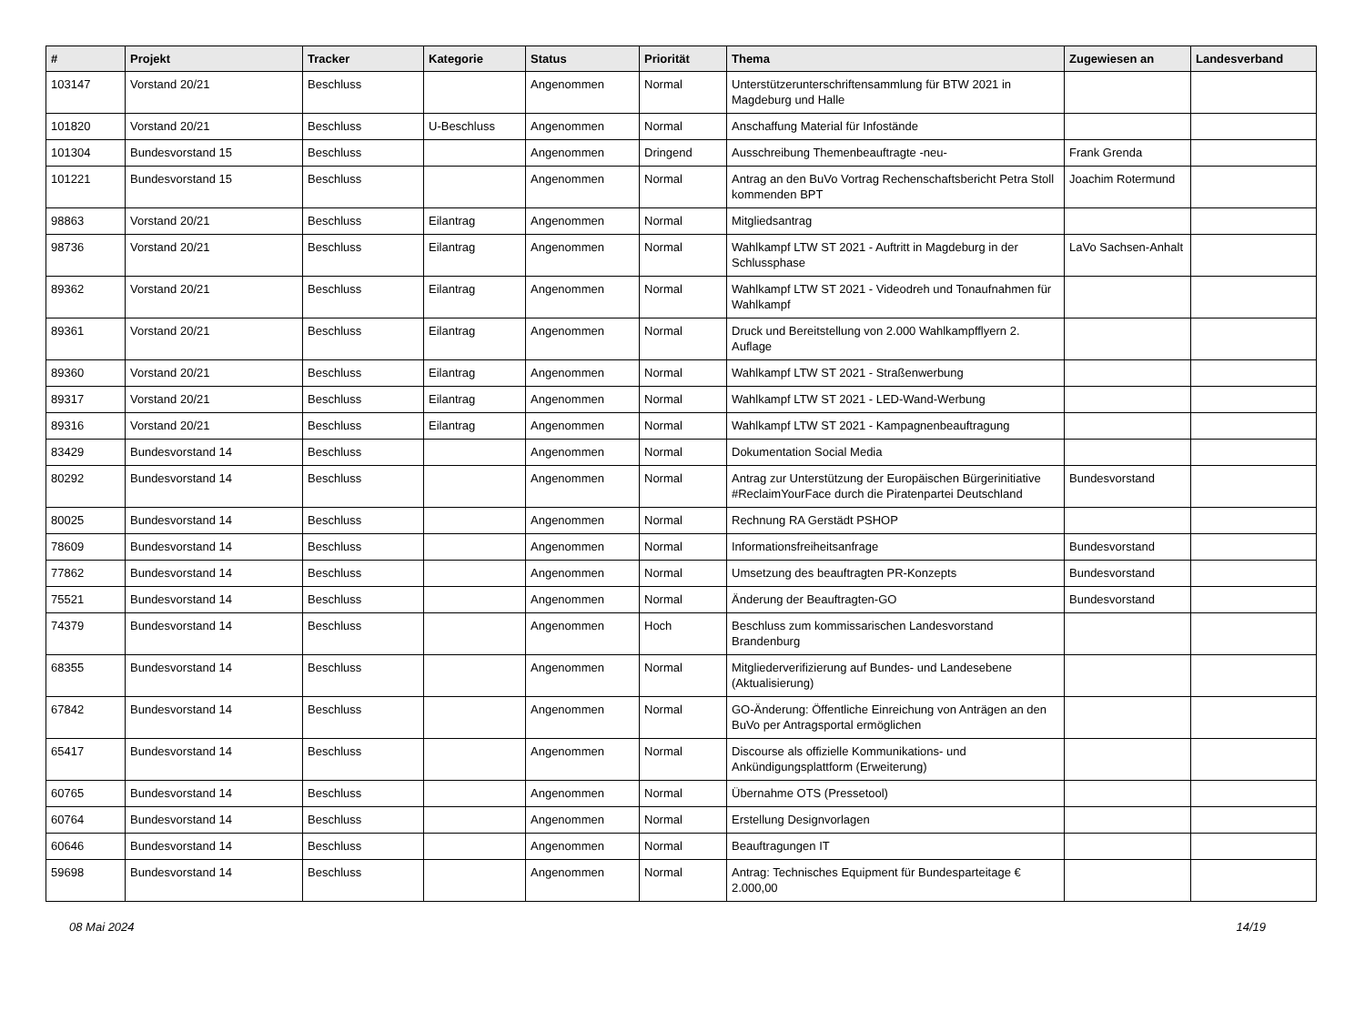| # | Projekt | Tracker | Kategorie | Status | Priorität | Thema | Zugewiesen an | Landesverband |
| --- | --- | --- | --- | --- | --- | --- | --- | --- |
| 103147 | Vorstand 20/21 | Beschluss | | Angenommen | Normal | Unterstützerunterschriftensammlung für BTW 2021 in Magdeburg und Halle | | |
| 101820 | Vorstand 20/21 | Beschluss | U-Beschluss | Angenommen | Normal | Anschaffung Material für Infostände | | |
| 101304 | Bundesvorstand 15 | Beschluss | | Angenommen | Dringend | Ausschreibung Themenbeauftragte -neu- | Frank Grenda | |
| 101221 | Bundesvorstand 15 | Beschluss | | Angenommen | Normal | Antrag an den BuVo Vortrag Rechenschaftsbericht Petra Stoll kommenden BPT | Joachim Rotermund | |
| 98863 | Vorstand 20/21 | Beschluss | Eilantrag | Angenommen | Normal | Mitgliedsantrag | | |
| 98736 | Vorstand 20/21 | Beschluss | Eilantrag | Angenommen | Normal | Wahlkampf LTW ST 2021 - Auftritt in Magdeburg in der Schlussphase | LaVo Sachsen-Anhalt | |
| 89362 | Vorstand 20/21 | Beschluss | Eilantrag | Angenommen | Normal | Wahlkampf LTW ST 2021 - Videodreh und Tonaufnahmen für Wahlkampf | | |
| 89361 | Vorstand 20/21 | Beschluss | Eilantrag | Angenommen | Normal | Druck und Bereitstellung von 2.000 Wahlkampfflyern 2. Auflage | | |
| 89360 | Vorstand 20/21 | Beschluss | Eilantrag | Angenommen | Normal | Wahlkampf LTW ST 2021 - Straßenwerbung | | |
| 89317 | Vorstand 20/21 | Beschluss | Eilantrag | Angenommen | Normal | Wahlkampf LTW ST 2021 - LED-Wand-Werbung | | |
| 89316 | Vorstand 20/21 | Beschluss | Eilantrag | Angenommen | Normal | Wahlkampf LTW ST 2021 - Kampagnenbeauftragung | | |
| 83429 | Bundesvorstand 14 | Beschluss | | Angenommen | Normal | Dokumentation Social Media | | |
| 80292 | Bundesvorstand 14 | Beschluss | | Angenommen | Normal | Antrag zur Unterstützung der Europäischen Bürgerinitiative #ReclaimYourFace durch die Piratenpartei Deutschland | Bundesvorstand | |
| 80025 | Bundesvorstand 14 | Beschluss | | Angenommen | Normal | Rechnung RA Gerstädt PSHOP | | |
| 78609 | Bundesvorstand 14 | Beschluss | | Angenommen | Normal | Informationsfreiheitsanfrage | Bundesvorstand | |
| 77862 | Bundesvorstand 14 | Beschluss | | Angenommen | Normal | Umsetzung des beauftragten PR-Konzepts | Bundesvorstand | |
| 75521 | Bundesvorstand 14 | Beschluss | | Angenommen | Normal | Änderung der Beauftragten-GO | Bundesvorstand | |
| 74379 | Bundesvorstand 14 | Beschluss | | Angenommen | Hoch | Beschluss zum kommissarischen Landesvorstand Brandenburg | | |
| 68355 | Bundesvorstand 14 | Beschluss | | Angenommen | Normal | Mitgliederverifizierung auf Bundes- und Landesebene (Aktualisierung) | | |
| 67842 | Bundesvorstand 14 | Beschluss | | Angenommen | Normal | GO-Änderung: Öffentliche Einreichung von Anträgen an den BuVo per Antragsportal ermöglichen | | |
| 65417 | Bundesvorstand 14 | Beschluss | | Angenommen | Normal | Discourse als offizielle Kommunikations- und Ankündigungsplattform (Erweiterung) | | |
| 60765 | Bundesvorstand 14 | Beschluss | | Angenommen | Normal | Übernahme OTS (Pressetool) | | |
| 60764 | Bundesvorstand 14 | Beschluss | | Angenommen | Normal | Erstellung Designvorlagen | | |
| 60646 | Bundesvorstand 14 | Beschluss | | Angenommen | Normal | Beauftragungen IT | | |
| 59698 | Bundesvorstand 14 | Beschluss | | Angenommen | Normal | Antrag: Technisches Equipment für Bundesparteitage € 2.000,00 | | |
08 Mai 2024 14/19